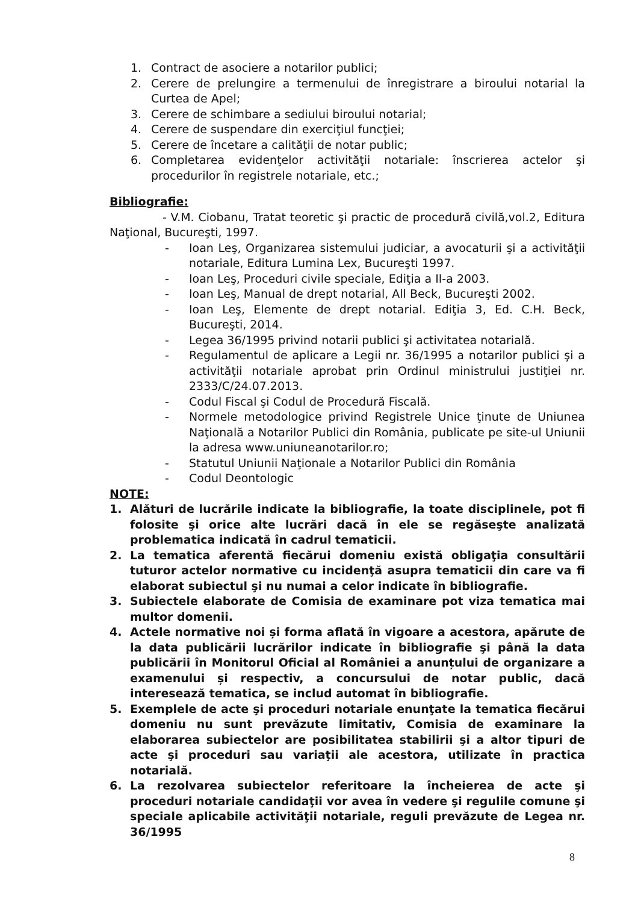1. Contract de asociere a notarilor publici;
2. Cerere de prelungire a termenului de înregistrare a biroului notarial la Curtea de Apel;
3. Cerere de schimbare a sediului biroului notarial;
4. Cerere de suspendare din exerciţiul funcţiei;
5. Cerere de încetare a calităţii de notar public;
6. Completarea evidenţelor activităţii notariale: înscrierea actelor şi procedurilor în registrele notariale, etc.;
Bibliografie:
- V.M. Ciobanu, Tratat teoretic şi practic de procedură civilă,vol.2, Editura Naţional, Bucureşti, 1997.
- Ioan Leş, Organizarea sistemului judiciar, a avocaturii şi a activităţii notariale, Editura Lumina Lex, Bucureşti 1997.
- Ioan Leş, Proceduri civile speciale, Ediţia a II-a 2003.
- Ioan Leş, Manual de drept notarial, All Beck, Bucureşti 2002.
- Ioan Leş, Elemente de drept notarial. Ediţia 3, Ed. C.H. Beck, Bucureşti, 2014.
- Legea 36/1995 privind notarii publici şi activitatea notarială.
- Regulamentul de aplicare a Legii nr. 36/1995 a notarilor publici şi a activităţii notariale aprobat prin Ordinul ministrului justiţiei nr. 2333/C/24.07.2013.
- Codul Fiscal şi Codul de Procedură Fiscală.
- Normele metodologice privind Registrele Unice ţinute de Uniunea Naţională a Notarilor Publici din România, publicate pe site-ul Uniunii la adresa www.uniuneanotarilor.ro;
- Statutul Uniunii Naţionale a Notarilor Publici din România
- Codul Deontologic
NOTE:
1. Alături de lucrările indicate la bibliografie, la toate disciplinele, pot fi folosite şi orice alte lucrări dacă în ele se regăseşte analizată problematica indicată în cadrul tematicii.
2. La tematica aferentă fiecărui domeniu există obligaţia consultării tuturor actelor normative cu incidenţă asupra tematicii din care va fi elaborat subiectul şi nu numai a celor indicate în bibliografie.
3. Subiectele elaborate de Comisia de examinare pot viza tematica mai multor domenii.
4. Actele normative noi și forma aflată în vigoare a acestora, apărute de la data publicării lucrărilor indicate în bibliografie şi până la data publicării în Monitorul Oficial al României a anunțului de organizare a examenului și respectiv, a concursului de notar public, dacă interesează tematica, se includ automat în bibliografie.
5. Exemplele de acte şi proceduri notariale enunţate la tematica fiecărui domeniu nu sunt prevăzute limitativ, Comisia de examinare la elaborarea subiectelor are posibilitatea stabilirii şi a altor tipuri de acte şi proceduri sau variaţii ale acestora, utilizate în practica notarială.
6. La rezolvarea subiectelor referitoare la încheierea de acte şi proceduri notariale candidaţii vor avea în vedere şi regulile comune şi speciale aplicabile activităţii notariale, reguli prevăzute de Legea nr. 36/1995
8